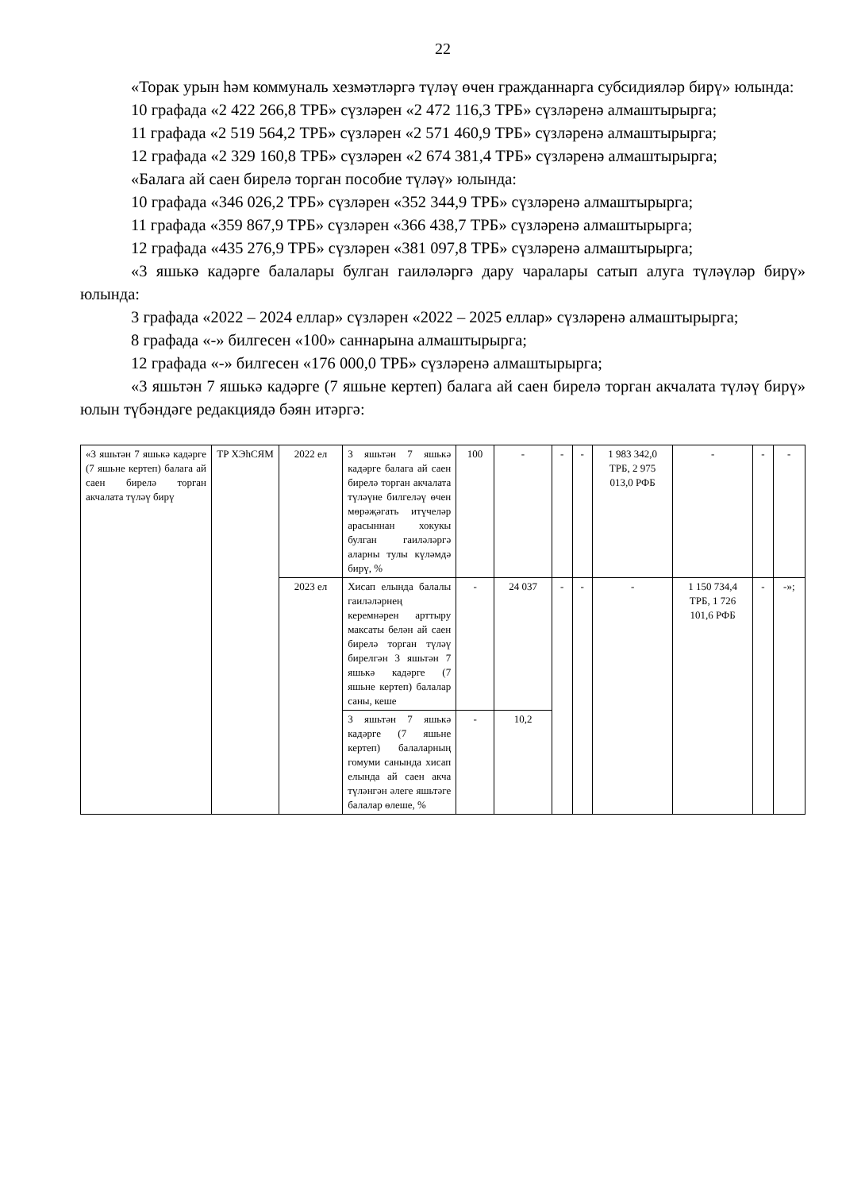22
«Торак урын һәм коммуналь хезмәтләргә түләү өчен гражданнарга субсидияләр бирү» юлында:
10 графада «2 422 266,8 ТРБ» сүзләрен «2 472 116,3 ТРБ» сүзләренә алмаштырырга;
11 графада «2 519 564,2 ТРБ» сүзләрен «2 571 460,9 ТРБ» сүзләренә алмаштырырга;
12 графада «2 329 160,8 ТРБ» сүзләрен «2 674 381,4 ТРБ» сүзләренә алмаштырырга;
«Балага ай саен бирелә торган пособие түләү» юлында:
10 графада «346 026,2 ТРБ» сүзләрен «352 344,9 ТРБ» сүзләренә алмаштырырга;
11 графада «359 867,9 ТРБ» сүзләрен «366 438,7 ТРБ» сүзләренә алмаштырырга;
12 графада «435 276,9 ТРБ» сүзләрен «381 097,8 ТРБ» сүзләренә алмаштырырга;
«3 яшькә кадәрге балалары булган гаиләләргә дару чаралары сатып алуга түләүләр бирү» юлында:
3 графада «2022 – 2024 еллар» сүзләрен «2022 – 2025 еллар» сүзләренә алмаштырырга;
8 графада «-» билгесен «100» саннарына алмаштырырга;
12 графада «-» билгесен «176 000,0 ТРБ» сүзләренә алмаштырырга;
«3 яшьтән 7 яшькә кадәрге (7 яшьне кертеп) балага ай саен бирелә торган акчалата түләү бирү» юлын түбәндәге редакциядә бәян итәргә:
| «3 яшьтән 7 яшькә кадәрге (7 яшьне кертеп) балага ай саен бирелә торган акчалата түләү бирү | ТР ХЭһСЯМ | 2022 ел | 3 яшьтән 7 яшькә кадәрге балага ай саен бирелә торган акчалата түләүне билгеләү өчен мөрәҗәгать итүчеләр арасыннан хокукы булган гаиләләргә аларны тулы күләмдә бирү, % | 100 | - | - | - | 1 983 342,0 ТРБ, 2 975 013,0 РФБ | - | - | - |
| | | 2023 ел | Хисап елында балалы гаиләләрнең керемнәрен арттыру максаты белән ай саен бирелә торган түләү бирелгән 3 яшьтән 7 яшькә кадәрге (7 яшьне кертеп) балалар саны, кеше | - | 24 037 | - | - | - | 1 150 734,4 ТРБ, 1 726 101,6 РФБ | - | -»; |
| | | | 3 яшьтән 7 яшькә кадәрге (7 яшьне кертеп) балаларның гомуми санында хисап елында ай саен акча түләнгән әлеге яшьтәге балалар өлеше, % | - | 10,2 | | | | | | |